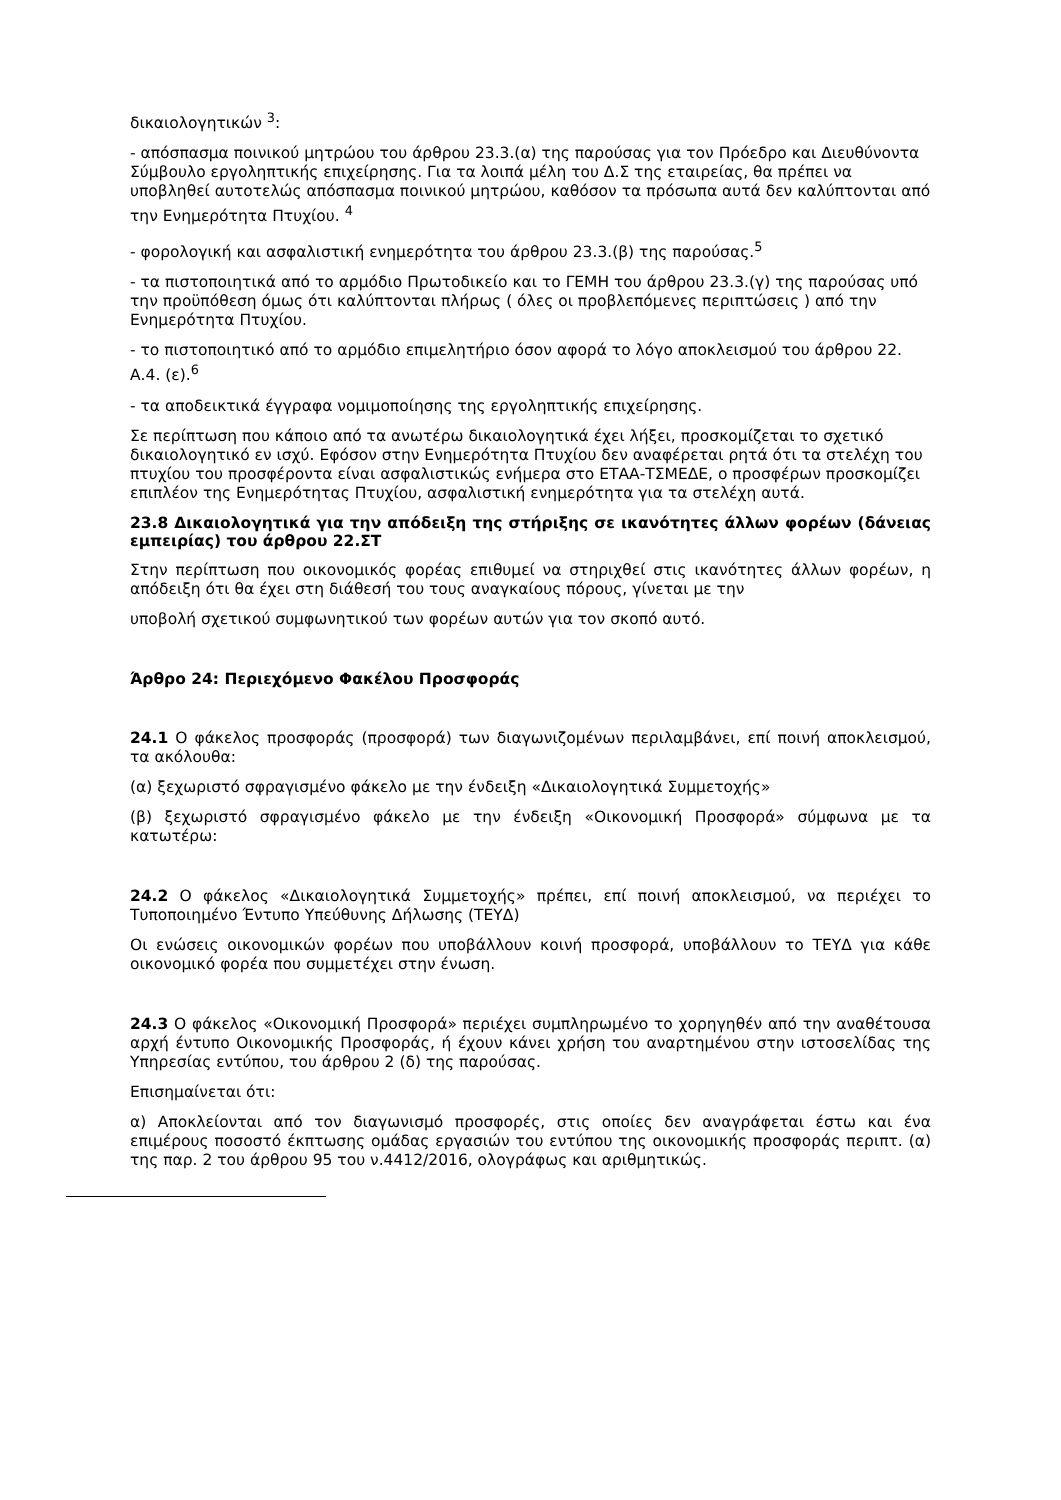δικαιολογητικών <sup>3</sup>:
- απόσπασμα ποινικού μητρώου του άρθρου 23.3.(α) της παρούσας για τον Πρόεδρο και Διευθύνοντα Σύμβουλο εργοληπτικής επιχείρησης. Για τα λοιπά μέλη του Δ.Σ της εταιρείας, θα πρέπει να υποβληθεί αυτοτελώς απόσπασμα ποινικού μητρώου, καθόσον τα πρόσωπα αυτά δεν καλύπτονται από την Ενημερότητα Πτυχίου. <sup>4</sup>
- φορολογική και ασφαλιστική ενημερότητα του άρθρου 23.3.(β) της παρούσας.<sup>5</sup>
- τα πιστοποιητικά από το αρμόδιο Πρωτοδικείο και το ΓΕΜΗ του άρθρου 23.3.(γ) της παρούσας υπό την προϋπόθεση όμως ότι καλύπτονται πλήρως ( όλες οι προβλεπόμενες περιπτώσεις ) από την Ενημερότητα Πτυχίου.
- το πιστοποιητικό από το αρμόδιο επιμελητήριο όσον αφορά το λόγο αποκλεισμού του άρθρου 22. Α.4. (ε).<sup>6</sup>
- τα αποδεικτικά έγγραφα νομιμοποίησης της εργοληπτικής επιχείρησης.
Σε περίπτωση που κάποιο από τα ανωτέρω δικαιολογητικά έχει λήξει, προσκομίζεται το σχετικό δικαιολογητικό εν ισχύ. Εφόσον στην Ενημερότητα Πτυχίου δεν αναφέρεται ρητά ότι τα στελέχη του πτυχίου του προσφέροντα είναι ασφαλιστικώς ενήμερα στο ΕΤΑΑ-ΤΣΜΕΔΕ, ο προσφέρων προσκομίζει επιπλέον της Ενημερότητας Πτυχίου, ασφαλιστική ενημερότητα για τα στελέχη αυτά.
23.8 Δικαιολογητικά για την απόδειξη της στήριξης σε ικανότητες άλλων φορέων (δάνειας εμπειρίας) του άρθρου 22.ΣΤ
Στην περίπτωση που οικονομικός φορέας επιθυμεί να στηριχθεί στις ικανότητες άλλων φορέων, η απόδειξη ότι θα έχει στη διάθεσή του τους αναγκαίους πόρους, γίνεται με την
υποβολή σχετικού συμφωνητικού των φορέων αυτών για τον σκοπό αυτό.
Άρθρο 24: Περιεχόμενο Φακέλου Προσφοράς
24.1 Ο φάκελος προσφοράς (προσφορά) των διαγωνιζομένων περιλαμβάνει, επί ποινή αποκλεισμού, τα ακόλουθα:
(α) ξεχωριστό σφραγισμένο φάκελο με την ένδειξη «Δικαιολογητικά Συμμετοχής»
(β) ξεχωριστό σφραγισμένο φάκελο με την ένδειξη «Οικονομική Προσφορά» σύμφωνα με τα κατωτέρω:
24.2 Ο φάκελος «Δικαιολογητικά Συμμετοχής» πρέπει, επί ποινή αποκλεισμού, να περιέχει το Τυποποιημένο Έντυπο Υπεύθυνης Δήλωσης (ΤΕΥΔ)
Οι ενώσεις οικονομικών φορέων που υποβάλλουν κοινή προσφορά, υποβάλλουν το ΤΕΥΔ για κάθε οικονομικό φορέα που συμμετέχει στην ένωση.
24.3 Ο φάκελος «Οικονομική Προσφορά» περιέχει συμπληρωμένο το χορηγηθέν από την αναθέτουσα αρχή έντυπο Οικονομικής Προσφοράς, ή έχουν κάνει χρήση του αναρτημένου στην ιστοσελίδας της Υπηρεσίας εντύπου, του άρθρου 2 (δ) της παρούσας.
Επισημαίνεται ότι:
α) Αποκλείονται από τον διαγωνισμό προσφορές, στις οποίες δεν αναγράφεται έστω και ένα επιμέρους ποσοστό έκπτωσης ομάδας εργασιών του εντύπου της οικονομικής προσφοράς περιπτ. (α) της παρ. 2 του άρθρου 95 του ν.4412/2016, ολογράφως και αριθμητικώς.